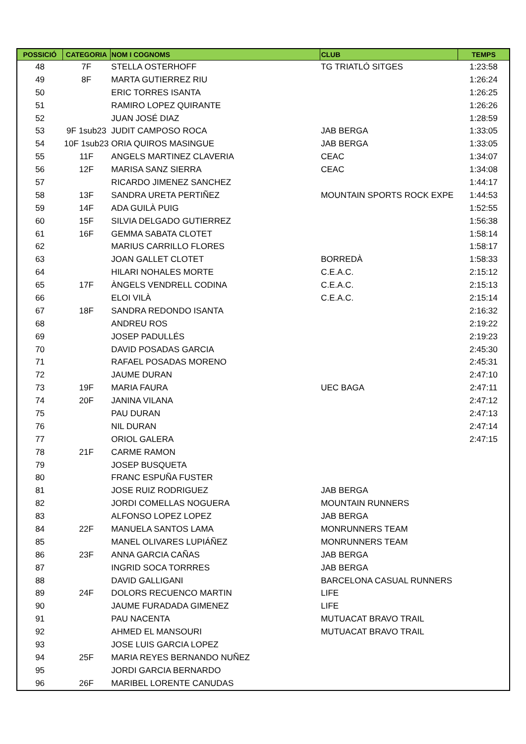| POSSICIÓ | CATEGORIA | NOM I COGNOMS | CLUB | TEMPS |
| --- | --- | --- | --- | --- |
| 48 | 7F | STELLA OSTERHOFF | TG TRIATLÓ SITGES | 1:23:58 |
| 49 | 8F | MARTA GUTIERREZ RIU | | 1:26:24 |
| 50 | | ERIC TORRES ISANTA | | 1:26:25 |
| 51 | | RAMIRO LOPEZ QUIRANTE | | 1:26:26 |
| 52 | | JUAN JOSÉ DIAZ | | 1:28:59 |
| 53 | 9F 1sub23 | JUDIT CAMPOSO ROCA | JAB BERGA | 1:33:05 |
| 54 | 10F 1sub23 | ORIA QUIROS MASINGUE | JAB BERGA | 1:33:05 |
| 55 | 11F | ANGELS MARTINEZ CLAVERIA | CEAC | 1:34:07 |
| 56 | 12F | MARISA SANZ SIERRA | CEAC | 1:34:08 |
| 57 | | RICARDO JIMENEZ SANCHEZ | | 1:44:17 |
| 58 | 13F | SANDRA URETA PERTIÑEZ | MOUNTAIN SPORTS ROCK EXPE | 1:44:53 |
| 59 | 14F | ADA GUILÀ PUIG | | 1:52:55 |
| 60 | 15F | SILVIA DELGADO GUTIERREZ | | 1:56:38 |
| 61 | 16F | GEMMA SABATA CLOTET | | 1:58:14 |
| 62 | | MARIUS CARRILLO FLORES | | 1:58:17 |
| 63 | | JOAN GALLET CLOTET | BORREDÀ | 1:58:33 |
| 64 | | HILARI NOHALES MORTE | C.E.A.C. | 2:15:12 |
| 65 | 17F | ÀNGELS VENDRELL CODINA | C.E.A.C. | 2:15:13 |
| 66 | | ELOI VILÀ | C.E.A.C. | 2:15:14 |
| 67 | 18F | SANDRA REDONDO ISANTA | | 2:16:32 |
| 68 | | ANDREU ROS | | 2:19:22 |
| 69 | | JOSEP PADULLÉS | | 2:19:23 |
| 70 | | DAVID POSADAS GARCIA | | 2:45:30 |
| 71 | | RAFAEL POSADAS MORENO | | 2:45:31 |
| 72 | | JAUME DURAN | | 2:47:10 |
| 73 | 19F | MARIA FAURA | UEC BAGA | 2:47:11 |
| 74 | 20F | JANINA VILANA | | 2:47:12 |
| 75 | | PAU DURAN | | 2:47:13 |
| 76 | | NIL DURAN | | 2:47:14 |
| 77 | | ORIOL GALERA | | 2:47:15 |
| 78 | 21F | CARME RAMON | | |
| 79 | | JOSEP BUSQUETA | | |
| 80 | | FRANC ESPUÑA FUSTER | | |
| 81 | | JOSE RUIZ RODRIGUEZ | JAB BERGA | |
| 82 | | JORDI COMELLAS NOGUERA | MOUNTAIN RUNNERS | |
| 83 | | ALFONSO LOPEZ LOPEZ | JAB BERGA | |
| 84 | 22F | MANUELA SANTOS LAMA | MONRUNNERS TEAM | |
| 85 | | MANEL OLIVARES LUPIÁÑEZ | MONRUNNERS TEAM | |
| 86 | 23F | ANNA GARCIA CAÑAS | JAB BERGA | |
| 87 | | INGRID SOCA TORRRES | JAB BERGA | |
| 88 | | DAVID GALLIGANI | BARCELONA CASUAL RUNNERS | |
| 89 | 24F | DOLORS RECUENCO MARTIN | LIFE | |
| 90 | | JAUME FURADADA GIMENEZ | LIFE | |
| 91 | | PAU NACENTA | MUTUACAT BRAVO TRAIL | |
| 92 | | AHMED EL MANSOURI | MUTUACAT BRAVO TRAIL | |
| 93 | | JOSE LUIS GARCIA LOPEZ | | |
| 94 | 25F | MARIA REYES BERNANDO NUÑEZ | | |
| 95 | | JORDI GARCIA BERNARDO | | |
| 96 | 26F | MARIBEL LORENTE CANUDAS | | |